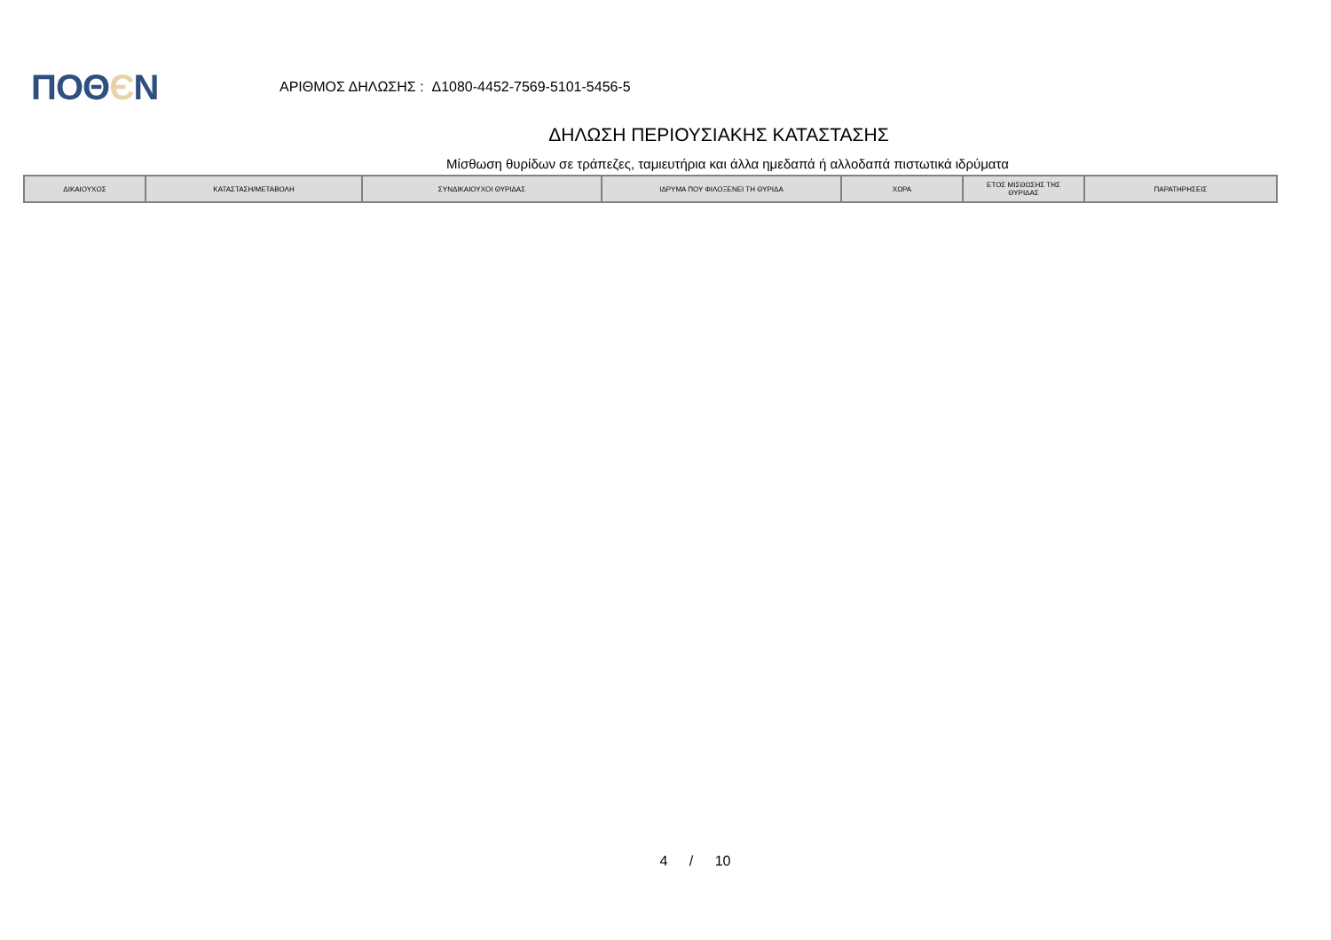ΠΟΘЄΝ
ΑΡΙΘΜΟΣ ΔΗΛΩΣΗΣ : Δ1080-4452-7569-5101-5456-5
ΔΗΛΩΣΗ ΠΕΡΙΟΥΣΙΑΚΗΣ ΚΑΤΑΣΤΑΣΗΣ
Μίσθωση θυρίδων σε τράπεζες, ταμιευτήρια και άλλα ημεδαπά ή αλλοδαπά πιστωτικά ιδρύματα
| ΔΙΚΑΙΟΥΧΟΣ | ΚΑΤΑΣΤΑΣΗ/ΜΕΤΑΒΟΛΗ | ΣΥΝΔΙΚΑΙΟΥΧΟΙ ΘΥΡΙΔΑΣ | ΙΔΡΥΜΑ ΠΟΥ ΦΙΛΟΞΕΝΕΙ ΤΗ ΘΥΡΙΔΑ | ΧΩΡΑ | ΕΤΟΣ ΜΙΣΘΩΣΗΣ ΤΗΣ ΘΥΡΙΔΑΣ | ΠΑΡΑΤΗΡΗΣΕΙΣ |
| --- | --- | --- | --- | --- | --- | --- |
4 / 10